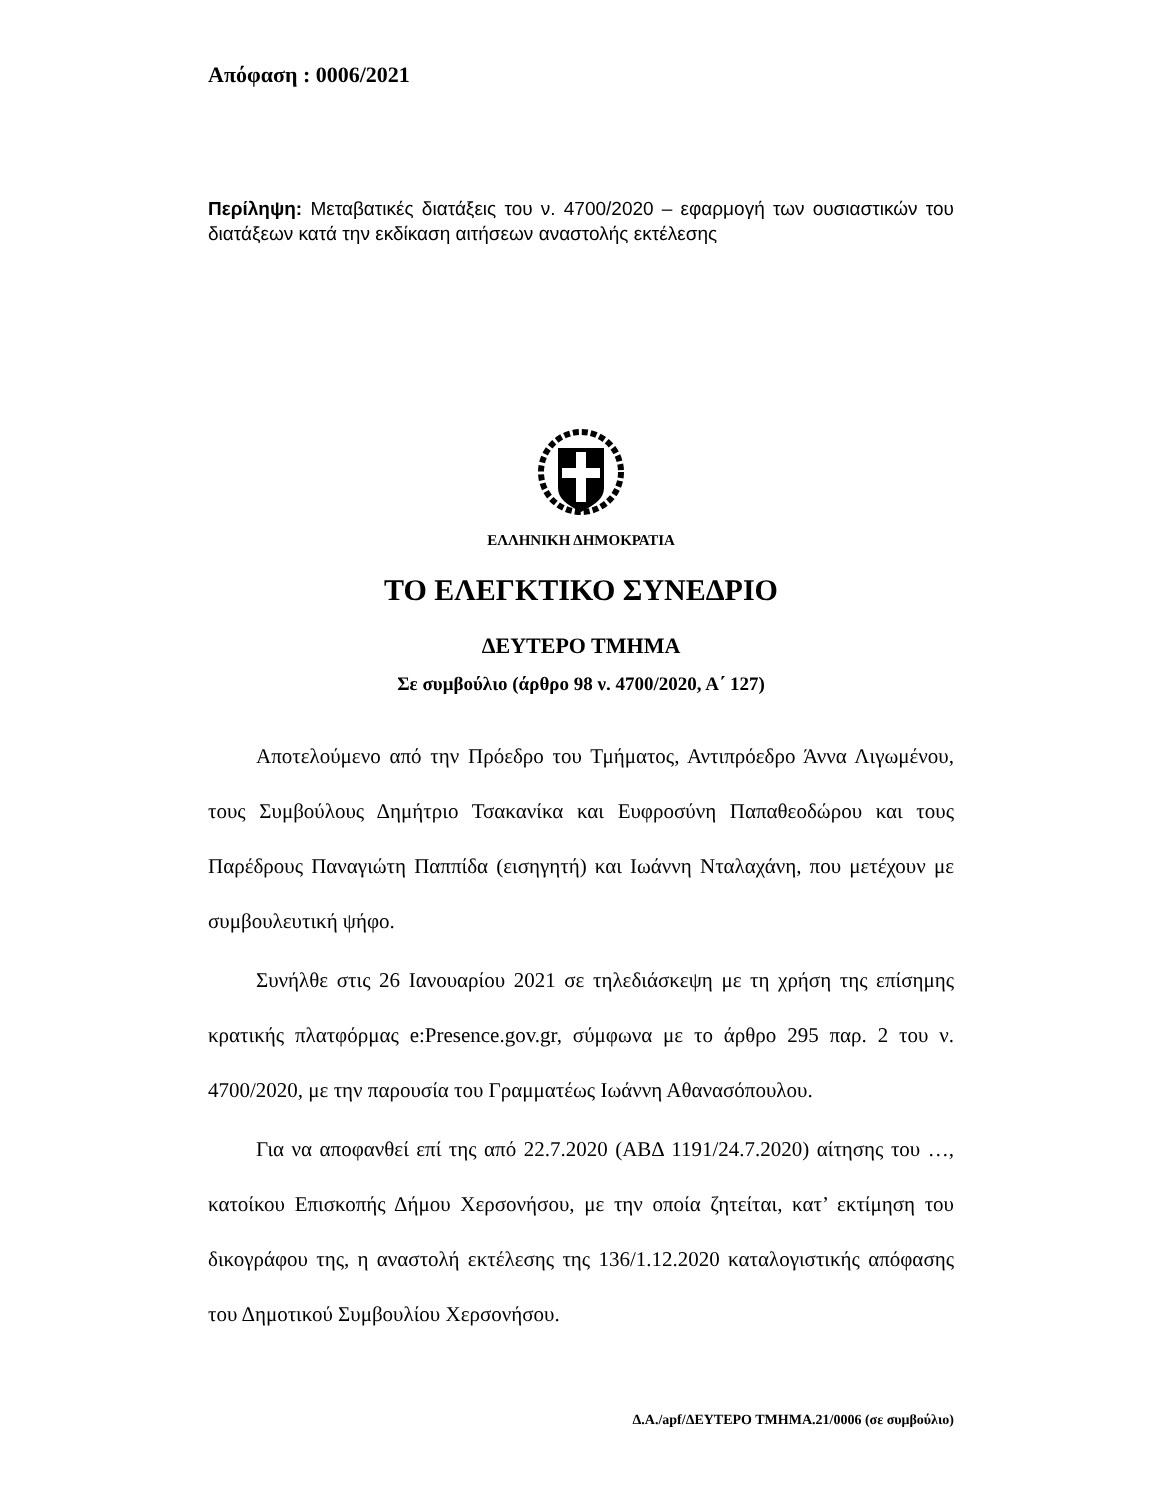Απόφαση : 0006/2021
Περίληψη: Μεταβατικές διατάξεις του ν. 4700/2020 – εφαρμογή των ουσιαστικών του διατάξεων κατά την εκδίκαση αιτήσεων αναστολής εκτέλεσης
ΕΛΛΗΝΙΚΗ ΔΗΜΟΚΡΑΤΙΑ
ΤΟ ΕΛΕΓΚΤΙΚΟ ΣΥΝΕΔΡΙΟ
ΔΕΥΤΕΡΟ ΤΜΗΜΑ
Σε συμβούλιο (άρθρο 98 ν. 4700/2020, Α΄ 127)
Αποτελούμενο από την Πρόεδρο του Τμήματος, Αντιπρόεδρο Άννα Λιγωμένου, τους Συμβούλους Δημήτριο Τσακανίκα και Ευφροσύνη Παπαθεοδώρου και τους Παρέδρους Παναγιώτη Παππίδα (εισηγητή) και Ιωάννη Νταλαχάνη, που μετέχουν με συμβουλευτική ψήφο.
Συνήλθε στις 26 Ιανουαρίου 2021 σε τηλεδιάσκεψη με τη χρήση της επίσημης κρατικής πλατφόρμας e:Presence.gov.gr, σύμφωνα με το άρθρο 295 παρ. 2 του ν. 4700/2020, με την παρουσία του Γραμματέως Ιωάννη Αθανασόπουλου.
Για να αποφανθεί επί της από 22.7.2020 (ΑΒΔ 1191/24.7.2020) αίτησης του …, κατοίκου Επισκοπής Δήμου Χερσονήσου, με την οποία ζητείται, κατ’ εκτίμηση του δικογράφου της, η αναστολή εκτέλεσης της 136/1.12.2020 καταλογιστικής απόφασης του Δημοτικού Συμβουλίου Χερσονήσου.
Δ.Α./apf/ΔΕΥΤΕΡΟ ΤΜΗΜΑ.21/0006 (σε συμβούλιο)